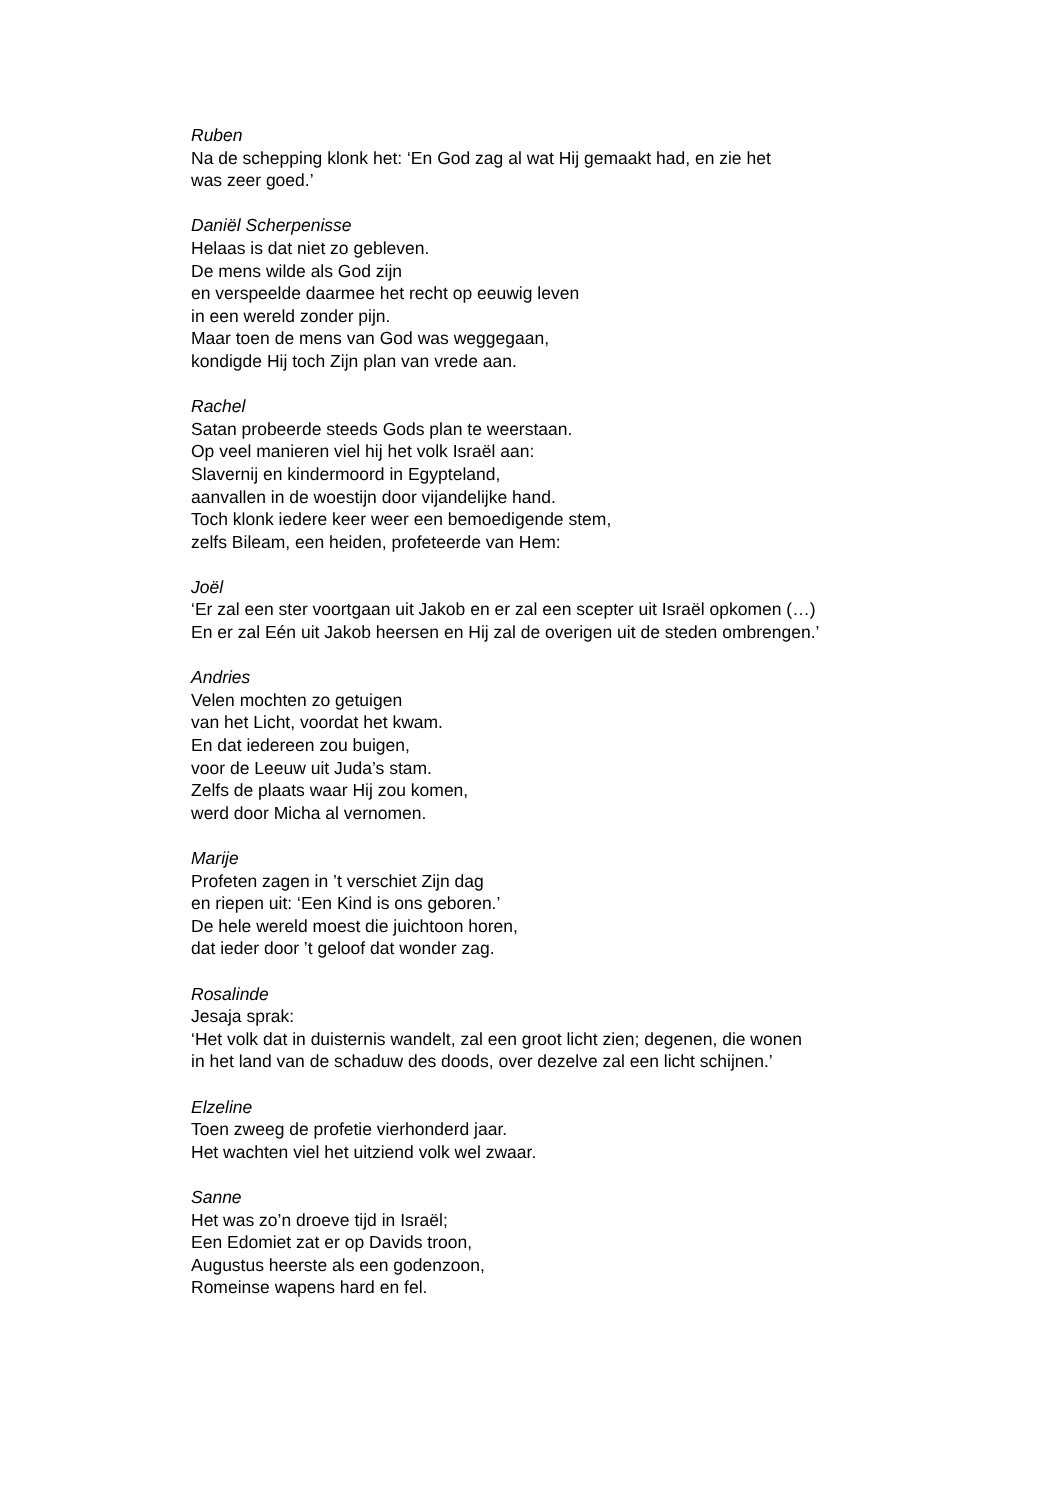Ruben
Na de schepping klonk het: ‘En God zag al wat Hij gemaakt had, en zie het
was zeer goed.’
Daniël Scherpenisse
Helaas is dat niet zo gebleven.
De mens wilde als God zijn
en verspeelde daarmee het recht op eeuwig leven
in een wereld zonder pijn.
Maar toen de mens van God was weggegaan,
kondigde Hij toch Zijn plan van vrede aan.
Rachel
Satan probeerde steeds Gods plan te weerstaan.
Op veel manieren viel hij het volk Israël aan:
Slavernij en kindermoord in Egypteland,
aanvallen in de woestijn door vijandelijke hand.
Toch klonk iedere keer weer een bemoedigende stem,
zelfs Bileam, een heiden, profeteerde van Hem:
Joël
‘Er zal een ster voortgaan uit Jakob en er zal een scepter uit Israël opkomen (…)
En er zal Eén uit Jakob heersen en Hij zal de overigen uit de steden ombrengen.’
Andries
Velen mochten zo getuigen
van het Licht, voordat het kwam.
En dat iedereen zou buigen,
voor de Leeuw uit Juda’s stam.
Zelfs de plaats waar Hij zou komen,
werd door Micha al vernomen.
Marije
Profeten zagen in ’t verschiet Zijn dag
en riepen uit: ‘Een Kind is ons geboren.’
De hele wereld moest die juichtoon horen,
dat ieder door ’t geloof dat wonder zag.
Rosalinde
Jesaja sprak:
‘Het volk dat in duisternis wandelt, zal een groot licht zien; degenen, die wonen
in het land van de schaduw des doods, over dezelve zal een licht schijnen.’
Elzeline
Toen zweeg de profetie vierhonderd jaar.
Het wachten viel het uitziend volk wel zwaar.
Sanne
Het was zo’n droeve tijd in Israël;
Een Edomiet zat er op Davids troon,
Augustus heerste als een godenzoon,
Romeinse wapens hard en fel.